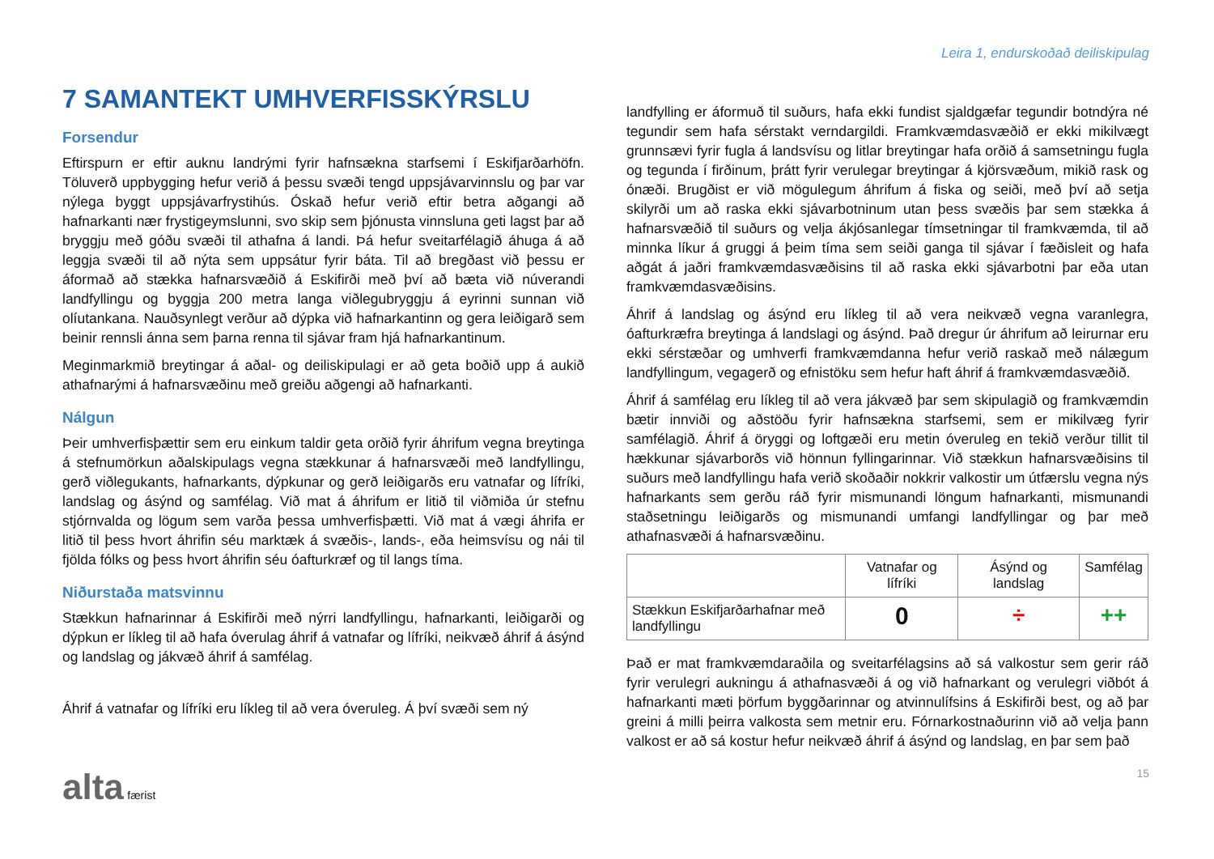Leira 1, endurskoðað deiliskipulag
7 SAMANTEKT UMHVERFISSKÝRSLU
Forsendur
Eftirspurn er eftir auknu landrými fyrir hafnsækna starfsemi í Eskifjarðarhöfn. Töluverð uppbygging hefur verið á þessu svæði tengd uppsjávarvinnslu og þar var nýlega byggt uppsjávarfrystihús. Óskað hefur verið eftir betra aðgangi að hafnarkanti nær frystigeymslunni, svo skip sem þjónusta vinnsluna geti lagst þar að bryggju með góðu svæði til athafna á landi. Þá hefur sveitarfélagið áhuga á að leggja svæði til að nýta sem uppsátur fyrir báta. Til að bregðast við þessu er áformað að stækka hafnarsvæðið á Eskifirði með því að bæta við núverandi landfyllingu og byggja 200 metra langa viðlegubryggju á eyrinni sunnan við olíutankana. Nauðsynlegt verður að dýpka við hafnarkantinn og gera leiðigarð sem beinir rennsli ánna sem þarna renna til sjávar fram hjá hafnarkantinum.
Meginmarkmið breytingar á aðal- og deiliskipulagi er að geta boðið upp á aukið athafnarými á hafnarsvæðinu með greiðu aðgengi að hafnarkanti.
Nálgun
Þeir umhverfisþættir sem eru einkum taldir geta orðið fyrir áhrifum vegna breytinga á stefnumörkun aðalskipulags vegna stækkunar á hafnarsvæði með landfyllingu, gerð viðlegukants, hafnarkants, dýpkunar og gerð leiðigarðs eru vatnafar og lífríki, landslag og ásýnd og samfélag. Við mat á áhrifum er litið til viðmiða úr stefnu stjórnvalda og lögum sem varða þessa umhverfisþætti. Við mat á vægi áhrifa er litið til þess hvort áhrifin séu marktæk á svæðis-, lands-, eða heimsvísu og nái til fjölda fólks og þess hvort áhrifin séu óafturkræf og til langs tíma.
Niðurstaða matsvinnu
Stækkun hafnarinnar á Eskifirði með nýrri landfyllingu, hafnarkanti, leiðigarði og dýpkun er líkleg til að hafa óverulag áhrif á vatnafar og lífríki, neikvæð áhrif á ásýnd og landslag og jákvæð áhrif á samfélag.
Áhrif á vatnafar og lífríki eru líkleg til að vera óveruleg. Á því svæði sem ný
landfylling er áformuð til suðurs, hafa ekki fundist sjaldgæfar tegundir botndýra né tegundir sem hafa sérstakt verndargildi. Framkvæmdasvæðið er ekki mikilvægt grunnsævi fyrir fugla á landsvísu og litlar breytingar hafa orðið á samsetningu fugla og tegunda í firðinum, þrátt fyrir verulegar breytingar á kjörsvæðum, mikið rask og ónæði. Brugðist er við mögulegum áhrifum á fiska og seiði, með því að setja skilyrði um að raska ekki sjávarbotninum utan þess svæðis þar sem stækka á hafnarsvæðið til suðurs og velja ákjósanlegar tímsetningar til framkvæmda, til að minnka líkur á gruggi á þeim tíma sem seiði ganga til sjávar í fæðisleit og hafa aðgát á jaðri framkvæmdasvæðisins til að raska ekki sjávarbotni þar eða utan framkvæmdasvæðisins.
Áhrif á landslag og ásýnd eru líkleg til að vera neikvæð vegna varanlegra, óafturkræfra breytinga á landslagi og ásýnd. Það dregur úr áhrifum að leirurnar eru ekki sérstæðar og umhverfi framkvæmdanna hefur verið raskað með nálægum landfyllingum, vegagerð og efnistöku sem hefur haft áhrif á framkvæmdasvæðið.
Áhrif á samfélag eru líkleg til að vera jákvæð þar sem skipulagið og framkvæmdin bætir innviði og aðstöðu fyrir hafnsækna starfsemi, sem er mikilvæg fyrir samfélagið. Áhrif á öryggi og loftgæði eru metin óveruleg en tekið verður tillit til hækkunar sjávarborðs við hönnun fyllingarinnar. Við stækkun hafnarsvæðisins til suðurs með landfyllingu hafa verið skoðaðir nokkrir valkostir um útfærslu vegna nýs hafnarkants sem gerðu ráð fyrir mismunandi löngum hafnarkanti, mismunandi staðsetningu leiðigarðs og mismunandi umfangi landfyllingar og þar með athafnasvæði á hafnarsvæðinu.
| | Vatnafar og lífríki | Ásýnd og landslag | Samfélag |
| --- | --- | --- | --- |
| Stækkun Eskifjarðarhafnar með landfyllingu | 0 | ÷ | ++ |
Það er mat framkvæmdaraðila og sveitarfélagsins að sá valkostur sem gerir ráð fyrir verulegri aukningu á athafnasvæði á og við hafnarkant og verulegri viðbót á hafnarkanti mæti þörfum byggðarinnar og atvinnulífsins á Eskifirði best, og að þar greini á milli þeirra valkosta sem metnir eru. Fórnarkostnaðurinn við að velja þann valkost er að sá kostur hefur neikvæð áhrif á ásýnd og landslag, en þar sem það
alta færist 15